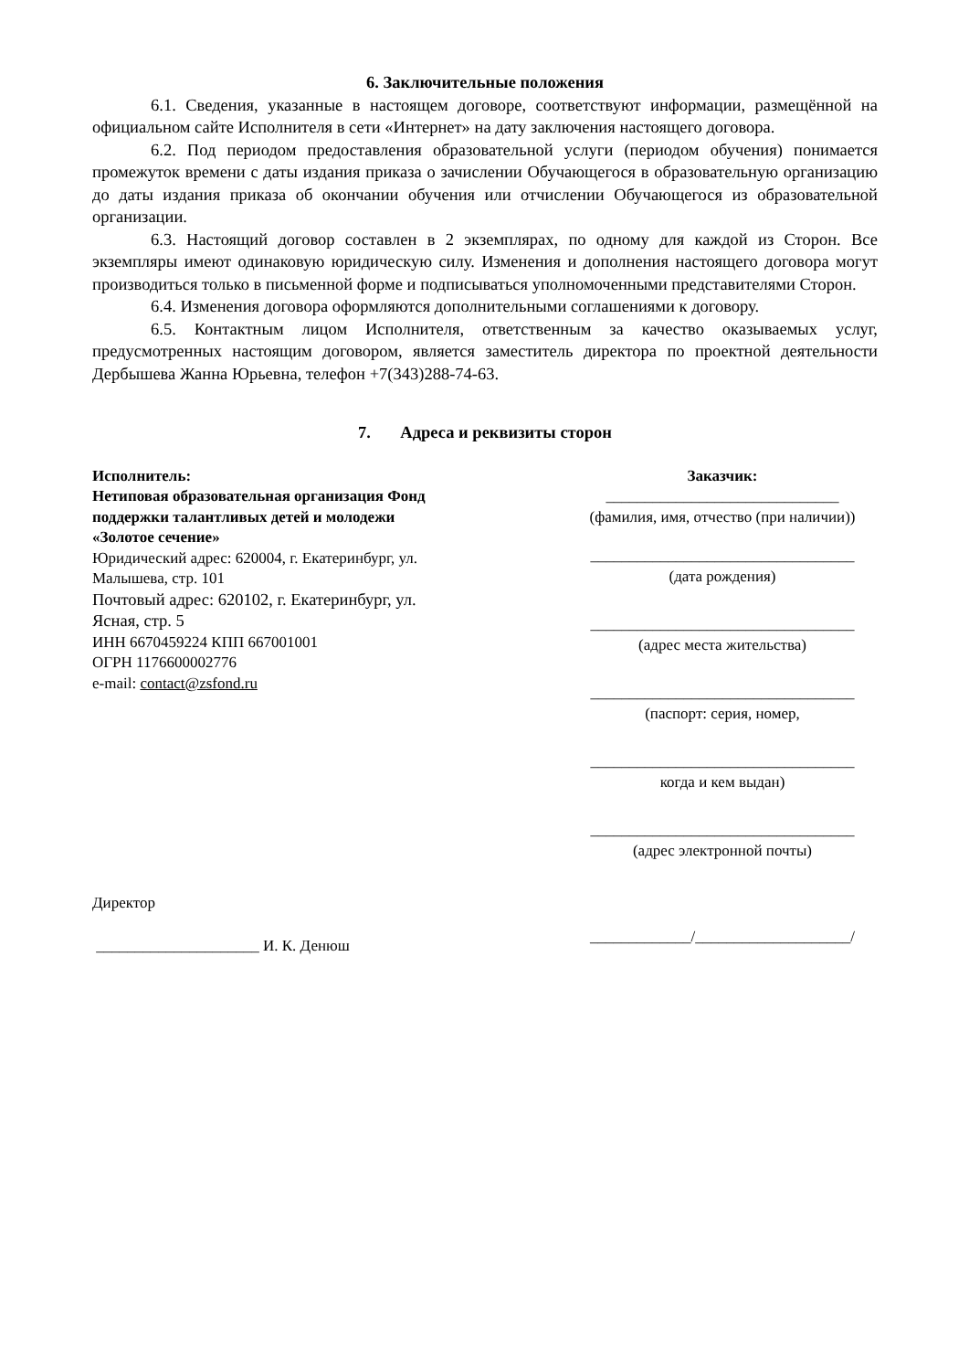6. Заключительные положения
6.1. Сведения, указанные в настоящем договоре, соответствуют информации, размещённой на официальном сайте Исполнителя в сети «Интернет» на дату заключения настоящего договора.
6.2. Под периодом предоставления образовательной услуги (периодом обучения) понимается промежуток времени с даты издания приказа о зачислении Обучающегося в образовательную организацию до даты издания приказа об окончании обучения или отчислении Обучающегося из образовательной организации.
6.3. Настоящий договор составлен в 2 экземплярах, по одному для каждой из Сторон. Все экземпляры имеют одинаковую юридическую силу. Изменения и дополнения настоящего договора могут производиться только в письменной форме и подписываться уполномоченными представителями Сторон.
6.4. Изменения договора оформляются дополнительными соглашениями к договору.
6.5. Контактным лицом Исполнителя, ответственным за качество оказываемых услуг, предусмотренных настоящим договором, является заместитель директора по проектной деятельности Дербышева Жанна Юрьевна, телефон +7(343)288-74-63.
7. Адреса и реквизиты сторон
Исполнитель:
Нетиповая образовательная организация Фонд поддержки талантливых детей и молодежи «Золотое сечение»
Юридический адрес: 620004, г. Екатеринбург, ул. Малышева, стр. 101
Почтовый адрес: 620102, г. Екатеринбург, ул. Ясная, стр. 5
ИНН 6670459224 КПП 667001001
ОГРН 1176600002776
e-mail: contact@zsfond.ru
Директор
_____________________ И. К. Денюш
Заказчик:
______________________________
(фамилия, имя, отчество (при наличии))
__________________________________
(дата рождения)
__________________________________
(адрес места жительства)
__________________________________
(паспорт: серия, номер,
__________________________________
когда и кем выдан)
__________________________________
(адрес электронной почты)
_____________/____________________/